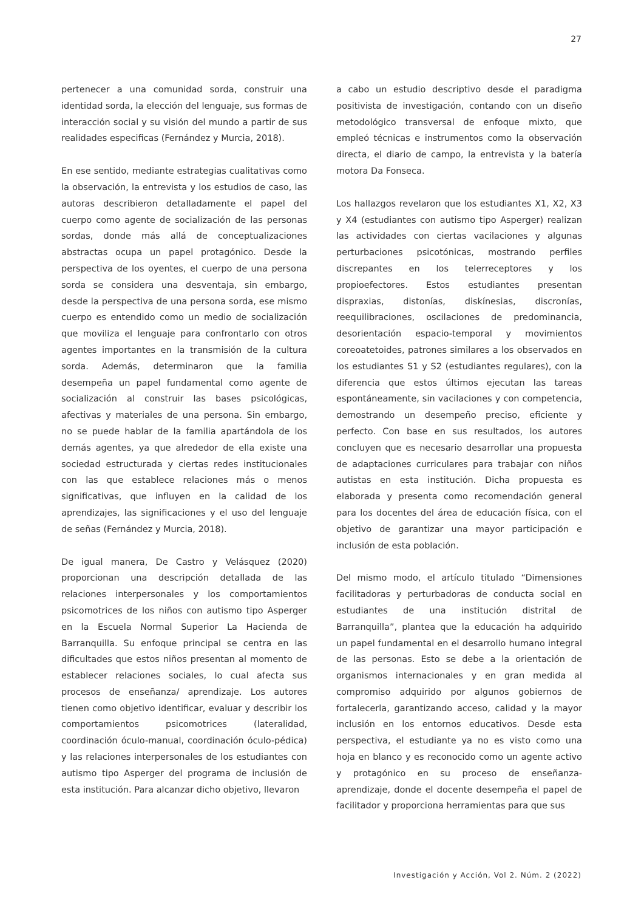27
pertenecer a una comunidad sorda, construir una identidad sorda, la elección del lenguaje, sus formas de interacción social y su visión del mundo a partir de sus realidades especificas (Fernández y Murcia, 2018).
En ese sentido, mediante estrategias cualitativas como la observación, la entrevista y los estudios de caso, las autoras describieron detalladamente el papel del cuerpo como agente de socialización de las personas sordas, donde más allá de conceptualizaciones abstractas ocupa un papel protagónico. Desde la perspectiva de los oyentes, el cuerpo de una persona sorda se considera una desventaja, sin embargo, desde la perspectiva de una persona sorda, ese mismo cuerpo es entendido como un medio de socialización que moviliza el lenguaje para confrontarlo con otros agentes importantes en la transmisión de la cultura sorda. Además, determinaron que la familia desempeña un papel fundamental como agente de socialización al construir las bases psicológicas, afectivas y materiales de una persona. Sin embargo, no se puede hablar de la familia apartándola de los demás agentes, ya que alrededor de ella existe una sociedad estructurada y ciertas redes institucionales con las que establece relaciones más o menos significativas, que influyen en la calidad de los aprendizajes, las significaciones y el uso del lenguaje de señas (Fernández y Murcia, 2018).
De igual manera, De Castro y Velásquez (2020) proporcionan una descripción detallada de las relaciones interpersonales y los comportamientos psicomotrices de los niños con autismo tipo Asperger en la Escuela Normal Superior La Hacienda de Barranquilla. Su enfoque principal se centra en las dificultades que estos niños presentan al momento de establecer relaciones sociales, lo cual afecta sus procesos de enseñanza/ aprendizaje. Los autores tienen como objetivo identificar, evaluar y describir los comportamientos psicomotrices (lateralidad, coordinación óculo-manual, coordinación óculo-pédica) y las relaciones interpersonales de los estudiantes con autismo tipo Asperger del programa de inclusión de esta institución. Para alcanzar dicho objetivo, llevaron
a cabo un estudio descriptivo desde el paradigma positivista de investigación, contando con un diseño metodológico transversal de enfoque mixto, que empleó técnicas e instrumentos como la observación directa, el diario de campo, la entrevista y la batería motora Da Fonseca.
Los hallazgos revelaron que los estudiantes X1, X2, X3 y X4 (estudiantes con autismo tipo Asperger) realizan las actividades con ciertas vacilaciones y algunas perturbaciones psicotónicas, mostrando perfiles discrepantes en los telerreceptores y los propioefectores. Estos estudiantes presentan dispraxias, distonías, diskínesias, discronías, reequilibraciones, oscilaciones de predominancia, desorientación espacio-temporal y movimientos coreoatetoides, patrones similares a los observados en los estudiantes S1 y S2 (estudiantes regulares), con la diferencia que estos últimos ejecutan las tareas espontáneamente, sin vacilaciones y con competencia, demostrando un desempeño preciso, eficiente y perfecto. Con base en sus resultados, los autores concluyen que es necesario desarrollar una propuesta de adaptaciones curriculares para trabajar con niños autistas en esta institución. Dicha propuesta es elaborada y presenta como recomendación general para los docentes del área de educación física, con el objetivo de garantizar una mayor participación e inclusión de esta población.
Del mismo modo, el artículo titulado “Dimensiones facilitadoras y perturbadoras de conducta social en estudiantes de una institución distrital de Barranquilla”, plantea que la educación ha adquirido un papel fundamental en el desarrollo humano integral de las personas. Esto se debe a la orientación de organismos internacionales y en gran medida al compromiso adquirido por algunos gobiernos de fortalecerla, garantizando acceso, calidad y la mayor inclusión en los entornos educativos. Desde esta perspectiva, el estudiante ya no es visto como una hoja en blanco y es reconocido como un agente activo y protagónico en su proceso de enseñanza-aprendizaje, donde el docente desempeña el papel de facilitador y proporciona herramientas para que sus
Investigación y Acción, Vol 2. Núm. 2 (2022)